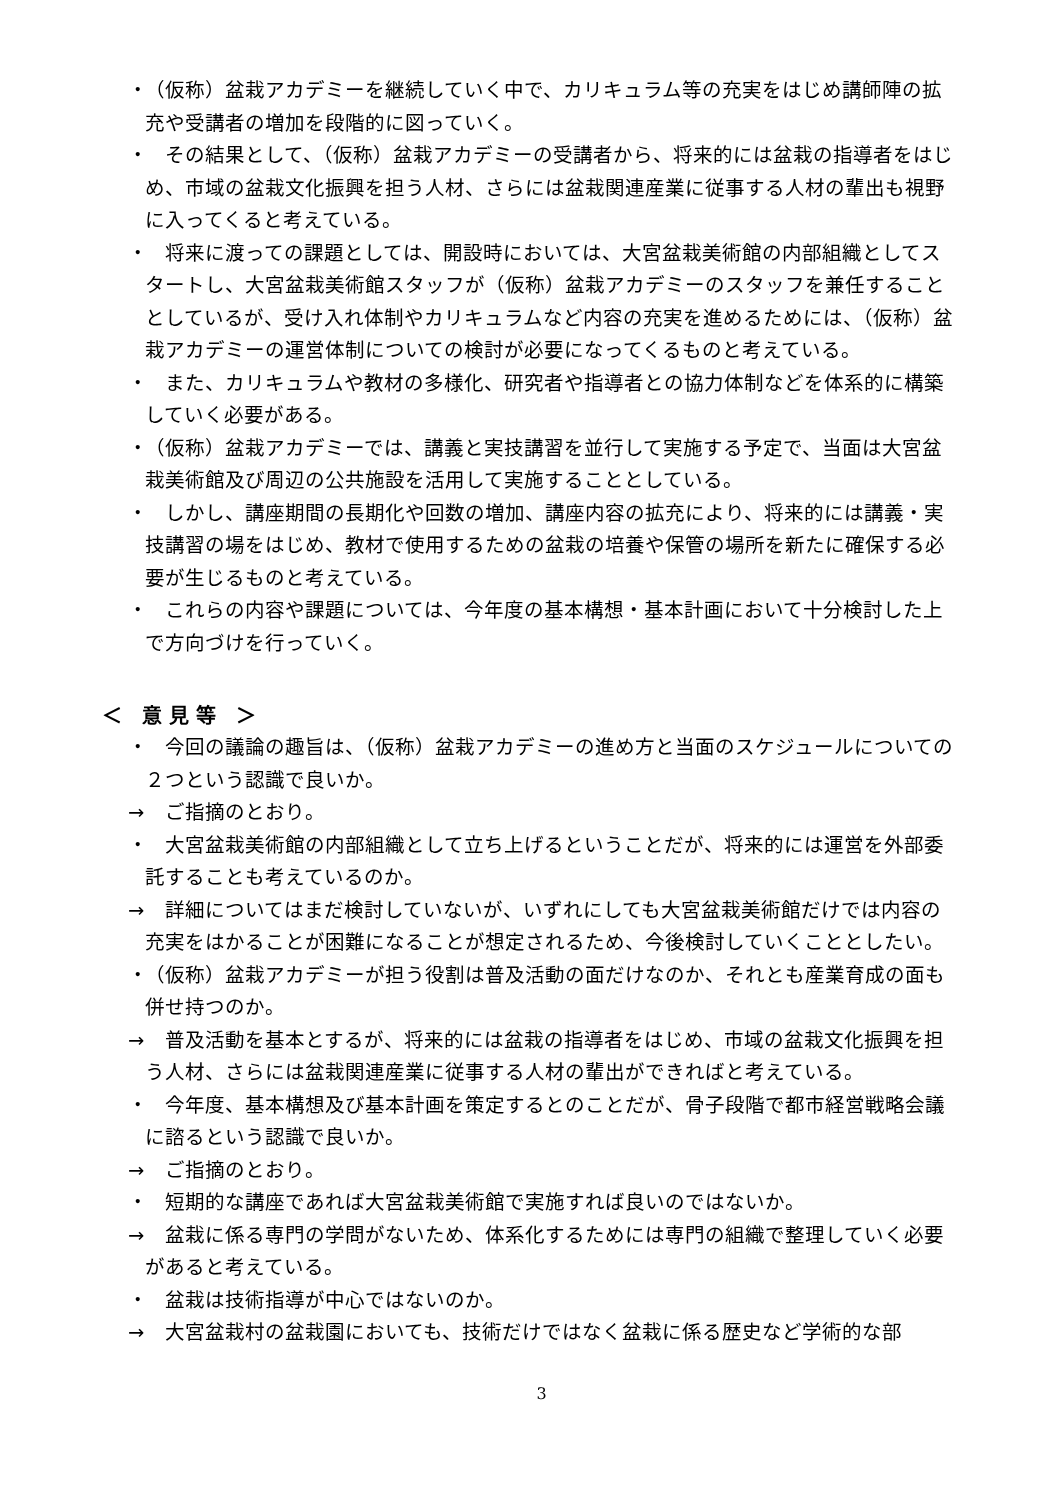・ （仮称）盆栽アカデミーを継続していく中で、カリキュラム等の充実をはじめ講師陣の拡充や受講者の増加を段階的に図っていく。
・　その結果として、（仮称）盆栽アカデミーの受講者から、将来的には盆栽の指導者をはじめ、市域の盆栽文化振興を担う人材、さらには盆栽関連産業に従事する人材の輩出も視野に入ってくると考えている。
・　将来に渡っての課題としては、開設時においては、大宮盆栽美術館の内部組織としてスタートし、大宮盆栽美術館スタッフが（仮称）盆栽アカデミーのスタッフを兼任することとしているが、受け入れ体制やカリキュラムなど内容の充実を進めるためには、（仮称）盆栽アカデミーの運営体制についての検討が必要になってくるものと考えている。
・　また、カリキュラムや教材の多様化、研究者や指導者との協力体制などを体系的に構築していく必要がある。
・ （仮称）盆栽アカデミーでは、講義と実技講習を並行して実施する予定で、当面は大宮盆栽美術館及び周辺の公共施設を活用して実施することとしている。
・　しかし、講座期間の長期化や回数の増加、講座内容の拡充により、将来的には講義・実技講習の場をはじめ、教材で使用するための盆栽の培養や保管の場所を新たに確保する必要が生じるものと考えている。
・　これらの内容や課題については、今年度の基本構想・基本計画において十分検討した上で方向づけを行っていく。
＜　意 見 等　＞
・　今回の議論の趣旨は、（仮称）盆栽アカデミーの進め方と当面のスケジュールについての２つという認識で良いか。
→　ご指摘のとおり。
・　大宮盆栽美術館の内部組織として立ち上げるということだが、将来的には運営を外部委託することも考えているのか。
→　詳細についてはまだ検討していないが、いずれにしても大宮盆栽美術館だけでは内容の充実をはかることが困難になることが想定されるため、今後検討していくこととしたい。
・ （仮称）盆栽アカデミーが担う役割は普及活動の面だけなのか、それとも産業育成の面も併せ持つのか。
→　普及活動を基本とするが、将来的には盆栽の指導者をはじめ、市域の盆栽文化振興を担う人材、さらには盆栽関連産業に従事する人材の輩出ができればと考えている。
・　今年度、基本構想及び基本計画を策定するとのことだが、骨子段階で都市経営戦略会議に諮るという認識で良いか。
→　ご指摘のとおり。
・　短期的な講座であれば大宮盆栽美術館で実施すれば良いのではないか。
→　盆栽に係る専門の学問がないため、体系化するためには専門の組織で整理していく必要があると考えている。
・　盆栽は技術指導が中心ではないのか。
→　大宮盆栽村の盆栽園においても、技術だけではなく盆栽に係る歴史など学術的な部
3